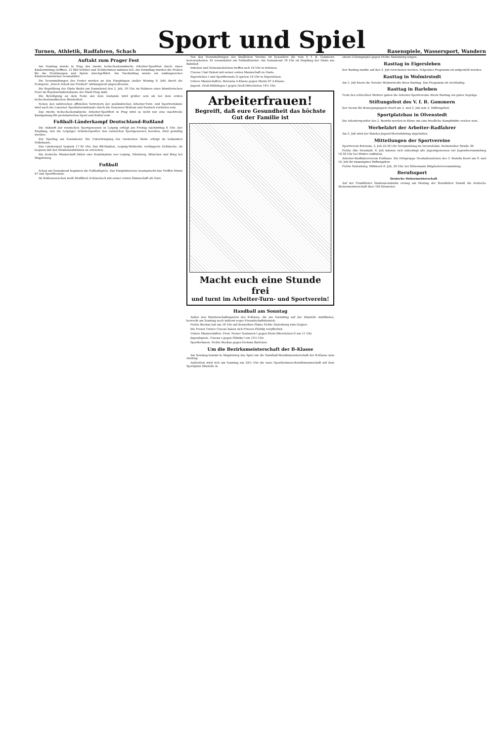Turnen, Athletik, Radfahren, Schach
Sport und Spiel
Rasenspiele, Wassersport, Wandern
Auftakt zum Prager Fest
Am Sonntag wurde in Prag das zweite tschechoslowakische Arbeiter-Sportfest durch einen Kinderturntag eröffnet. 12 000 Schüler und Schülerinnen nahmen teil. Am Vormittag wurden die Proben für die Freiübungen und Spiele durchgeführt. Am Nachmittag wurde ein umfangreiches Kinderschauturnen veranstaltet.
Die Veranstaltungen des Festes werden an den Haupttagen (außer Montag 4. Juli) durch die Festspiele „Durch Arbeit zur Freiheit“ wirkungsvoll abgeschlossen.
Die Begrüßung der Gäste findet am Sonnabend den 2. Juli, 19 Uhr, im Rahmen einer künstlerischen Feier im Repräsentationshause der Stadt Prag statt.
Die Beteiligung an dem Feste aus dem Auslande wird größer sein als bei dem ersten tschechoslowakischen Bundesfest.
Neben den zahlreichen offiziellen Vertretern der ausländischen Arbeiter-Turn- und Sportverbände wird auch die Luzerner Sportinternationale durch die Genossen Bridoux und Deutsch vertreten sein.
Das zweite tschechoslowakische Arbeiter-Sportfest in Prag wird so nicht nur eine machtvolle Kundgebung für proletarischen Sport und Kultur sein.
Fußball-Länderkampf Deutschland-Rußland
Die Ankunft der russischen Sportgenossen in Leipzig erfolgt am Freitag nachmittag 6 Uhr. Der Empfang, den die Leipziger Arbeitersportler den russischen Sportgenossen bereiten, wird gewaltig werden.
Der Spieltag am Sonnabend. Die Unterbringung der russischen Gäste erfolgt im bekannten Volkshause.
Das Länderspiel beginnt 17.30 Uhr. Das BK-Stadion, Leipzig-Stötteritz, verlängerte Delitzsche, ist bequem mit den Straßenbahnlinien zu erreichen.
Die deutsche Mannschaft bildet eine Kombination von Leipzig, Nürnberg, München und Burg bei Magdeburg.
Fußball
Schon am Sonnabend beginnen die Fußballspiele. Das Hauptinteresse beansprucht das Treffen Sturm 07 und Sportfreunde.
Im Rothenseeschen weilt Weißfisch Schönebeck mit seiner ersten Mannschaft als Gast.
Von den Veranstaltungen der ländlichen Vereine ist besonders die vom V. f. B. Gommern hervorzuheben. Er veranstaltet ein Fußballturnier. Am Sonnabend 19 Uhr ist Empfang der Gäste am Bahnhof.
Irxleben und Hohendodeleben treffen sich 16 Uhr in Irxleben.
Cracau I hat Südost mit seiner ersten Mannschaft zu Gaste.
Eigersleben I und Sportfreunde II spielen 16 Uhr in Eigersleben.
Untere Mannschaften. Borussia A-Klasse gegen Sturm 07 A-Klasse.
Jugend. Groß-Mühlingen I gegen Groß-Ottersleben 14½ Uhr.
Arbeiterfrauen!
Begreift, daß eure Gesundheit das höchste Gut der Familie ist
Macht euch eine Stunde frei
und turnt im Arbeiter-Turn- und Sportverein!
Handball am Sonntag
Außer den Meisterschaftsspielen der B-Klasse, die am Vormittag auf der Zitadelle stattfinden, herrscht am Sonntag noch äußerst reger Freundschaftsbetrieb.
Fichte Buckau hat um 16 Uhr auf demselben Platze Fichte Sudenburg zum Gegner.
Die Freien Turner Cracau haben sich Friesen Plötzky verpflichtet.
Untere Mannschaften. Freie Turner Gommern I gegen Klein-Ottersleben II um 11 Uhr.
Jugendspiele. Cracau I gegen Plötzky I um 13½ Uhr.
Sportlerinnen. Fichte Buckau gegen Fortuna Barleben.
Um die Bezirksmeisterschaft der B-Klasse
Am Sonntag kommt in Magdeburg das Spiel um die Handball-Bezirksmeisterschaft der B-Klasse zum Austrag.
Außerdem wird sich am Sonntag um 20½ Uhr die neue Sportlerinnen-Bezirksmannschaft auf dem Sportplatz Zitadelle in
einem Uebungsspiel gegen Fichte Sudenburg zeigen.
Rasttag in Eigersleben
Der Rasttag mußte auf den 3. Juli verschoben werden. Folgendes Programm ist aufgestellt worden.
Rasttag in Wolmirstedt
Am 3. Juli feiern die Vereine Wolmirstedts ihren Rasttag. Das Programm ist reichhaltig.
Rasttag in Barleben
Trotz des schlechten Wetters gaben die Arbeiter-Sportvereine ihrem Rasttag ein gutes Gepräge.
Stiftungsfest des V. f. B. Gommern
Der Verein für Bewegungsspiele feiert am 2. und 3. Juli sein 2. Stiftungsfest.
Sportplatzbau in Olvenstedt
Die Arbeitersportler des 2. Bezirks werden in Kürze um eine friedliche Kampfstätte reicher sein.
Werbefahrt der Arbeiter-Radfahrer
Am 3. Juli wird der Bundes-Jugend-Werbefahrtag abgehalten.
Mitteilungen der Sportvereine
Sportverein Borussia. 2. Juli 20.30 Uhr Versammlung im Vereinslokal, Helmstedter Straße 38.
Fichte Alte Neustadt. 4. Juli müssen sich unbedingt alle Jugendgenossen zur Jugendversammlung 19.30 Uhr bei Winter einfinden.
Arbeiter-Radfahrerverein Feldhaus. Die Ortsgruppe Neuhaldensleben des 3. Bezirks feiert am 9. und 10. Juli ihr zwanzigstes Stiftungsfest.
Fichte Sudenburg. Mittwoch 6. Juli, 20 Uhr, bei Silbermann Mitgliederversammlung.
Berufssport
Deutsche Stehermeisterschaft.
Auf der Frankfurter Stadionrennbahn errang am Montag der Rennfahrer Sawall die deutsche Stehermeisterschaft über 100 Kilometer.